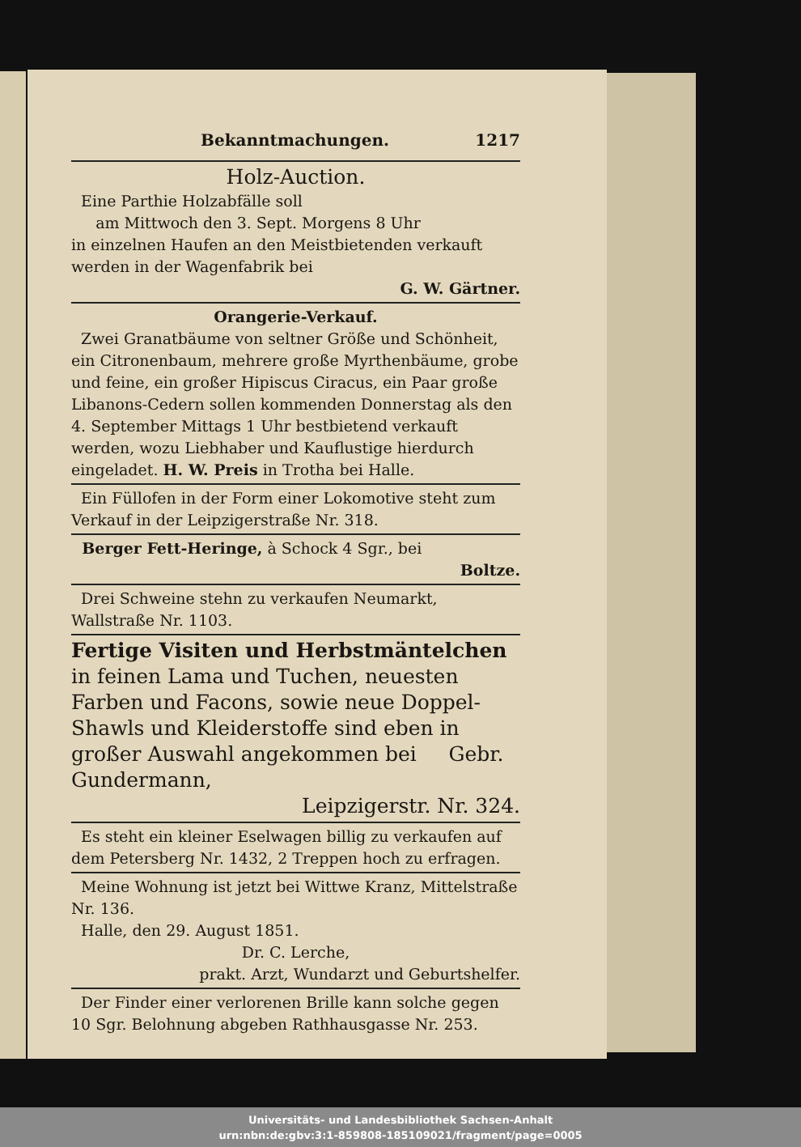Bekanntmachungen. 1217
Holz-Auction.
Eine Parthie Holzabfälle soll
am Mittwoch den 3. Sept. Morgens 8 Uhr
in einzelnen Haufen an den Meistbietenden verkauft werden in der Wagenfabrik bei
G. W. Gärtner.
Orangerie-Verkauf.
Zwei Granatbäume von seltner Größe und Schönheit, ein Citronenbaum, mehrere große Myrthenbäume, grobe und feine, ein großer Hipiscus Ciracus, ein Paar große Libanons-Cedern sollen kommenden Donnerstag als den 4. September Mittags 1 Uhr bestbietend verkauft werden, wozu Liebhaber und Kauflustige hierdurch eingeladet. H. W. Preis in Trotha bei Halle.
Ein Füllofen in der Form einer Lokomotive steht zum Verkauf in der Leipzigerstraße Nr. 318.
Berger Fett-Heringe, à Schock 4 Sgr., bei
Boltze.
Drei Schweine stehn zu verkaufen Neumarkt, Wallstraße Nr. 1103.
Fertige Visiten und Herbstmäntelchen
in feinen Lama und Tuchen, neuesten Farben und Facons, sowie neue Doppel-Shawls und Kleiderstoffe sind eben in großer Auswahl angekommen bei Gebr. Gundermann,
Leipzigerstr. Nr. 324.
Es steht ein kleiner Eselwagen billig zu verkaufen auf dem Petersberg Nr. 1432, 2 Treppen hoch zu erfragen.
Meine Wohnung ist jetzt bei Wittwe Kranz, Mittelstraße Nr. 136.
Halle, den 29. August 1851.
Dr. C. Lerche,
prakt. Arzt, Wundarzt und Geburtshelfer.
Der Finder einer verlorenen Brille kann solche gegen 10 Sgr. Belohnung abgeben Rathhausgasse Nr. 253.
Universitäts- und Landesbibliothek Sachsen-Anhalt
urn:nbn:de:gbv:3:1-859808-185109021/fragment/page=0005